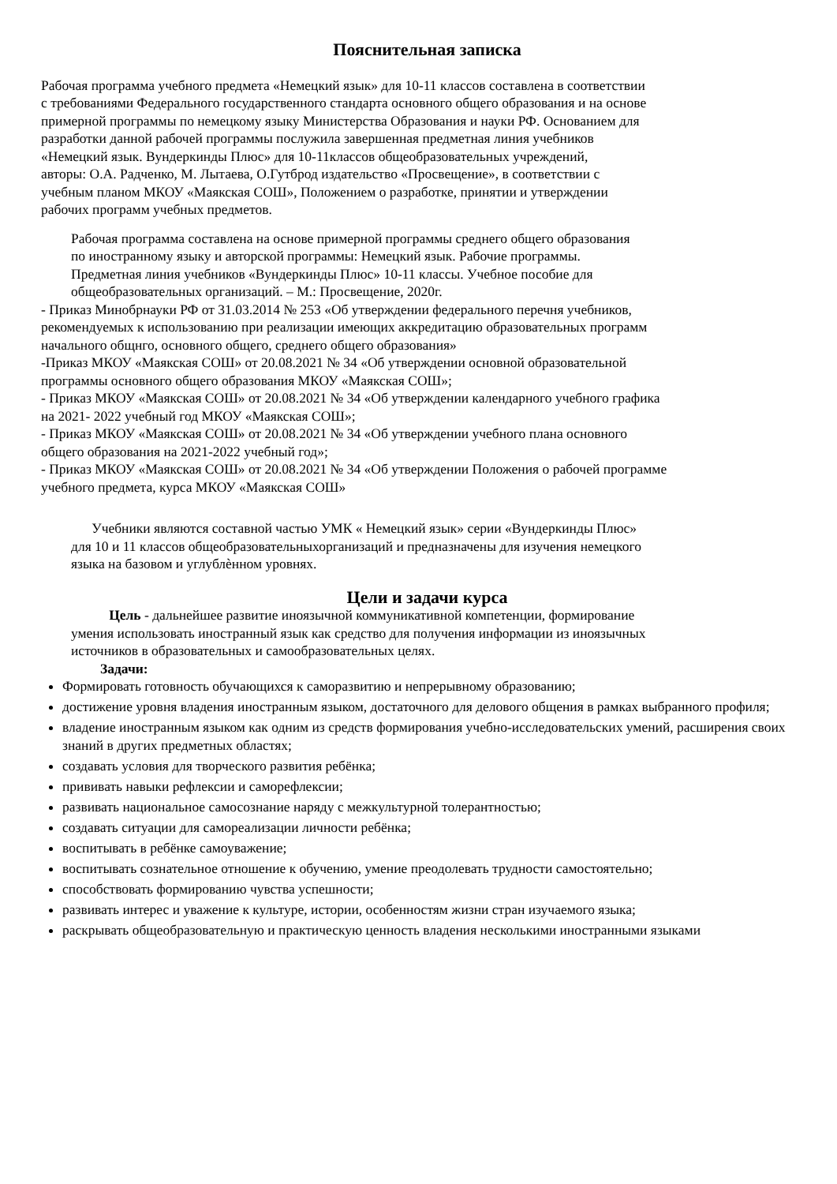Пояснительная записка
Рабочая программа учебного предмета «Немецкий язык» для 10-11 классов составлена в соответствии
с требованиями Федерального государственного стандарта основного общего образования и на основе
примерной программы по немецкому языку Министерства Образования и науки РФ. Основанием для
разработки данной рабочей программы послужила завершенная предметная линия учебников
«Немецкий язык. Вундеркинды Плюс» для 10-11классов общеобразовательных учреждений,
авторы: О.А. Радченко, М. Лытаева, О.Гутброд издательство «Просвещение», в соответствии с
учебным планом МКОУ «Маякская СОШ», Положением о разработке, принятии и утверждении
рабочих программ учебных предметов.
Рабочая программа составлена на основе примерной программы среднего общего образования
по иностранному языку и авторской программы: Немецкий язык. Рабочие программы.
Предметная линия учебников «Вундеркинды Плюс» 10-11 классы. Учебное пособие для
общеобразовательных организаций. – М.: Просвещение, 2020г.
- Приказ Минобрнауки РФ от 31.03.2014 № 253 «Об утверждении федерального перечня учебников,
рекомендуемых к использованию при реализации имеющих аккредитацию образовательных программ
начального общнго, основного общего, среднего общего образования»
-Приказ МКОУ «Маякская СОШ» от 20.08.2021 № 34 «Об утверждении основной образовательной
программы основного общего образования МКОУ «Маякская СОШ»;
- Приказ МКОУ «Маякская СОШ» от 20.08.2021 № 34 «Об утверждении календарного учебного графика
на 2021- 2022 учебный год МКОУ «Маякская СОШ»;
- Приказ МКОУ «Маякская СОШ» от 20.08.2021 № 34 «Об утверждении учебного плана основного
общего образования на 2021-2022 учебный год»;
- Приказ МКОУ «Маякская СОШ» от 20.08.2021 № 34 «Об утверждении Положения о рабочей программе
учебного предмета, курса МКОУ «Маякская СОШ»
Учебники являются составной частью УМК « Немецкий язык» серии «Вундеркинды Плюс»
для 10 и 11 классов общеобразовательныхорганизаций и предназначены для изучения немецкого
языка на базовом и углублѐнном уровнях.
Цели и задачи курса
Цель - дальнейшее развитие иноязычной коммуникативной компетенции, формирование
умения использовать иностранный язык как средство для получения информации из иноязычных
источников в образовательных и самообразовательных целях.
Задачи:
Формировать готовность обучающихся к саморазвитию и непрерывному образованию;
достижение уровня владения иностранным языком, достаточного для делового общения в рамках выбранного профиля;
владение иностранным языком как одним из средств формирования учебно-исследовательских умений, расширения своих знаний в других предметных областях;
создавать условия для творческого развития ребёнка;
прививать навыки рефлексии и саморефлексии;
развивать национальное самосознание наряду с межкультурной толерантностью;
создавать ситуации для самореализации личности ребёнка;
воспитывать в ребёнке самоуважение;
воспитывать сознательное отношение к обучению, умение преодолевать трудности самостоятельно;
способствовать формированию чувства успешности;
развивать интерес и уважение к культуре, истории, особенностям жизни стран изучаемого языка;
раскрывать общеобразовательную и практическую ценность владения несколькими иностранными языками